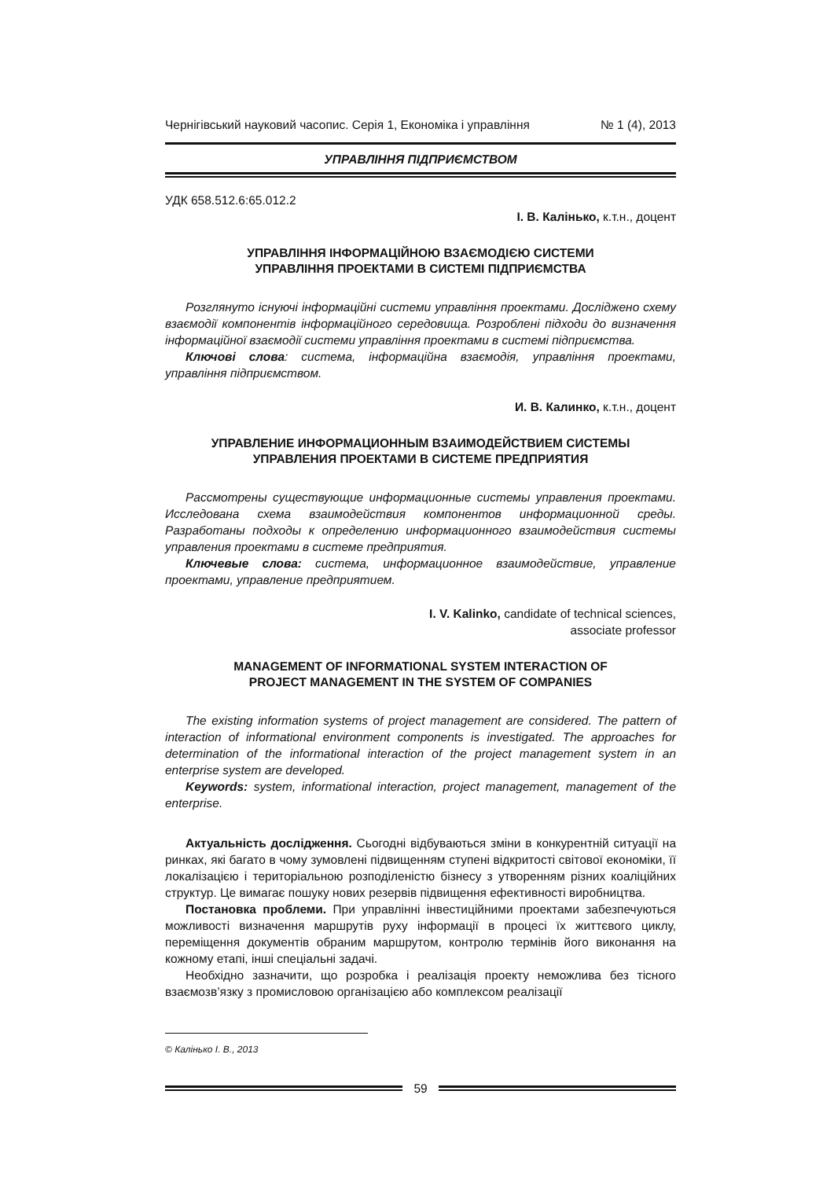Чернігівський науковий часопис. Серія 1, Економіка і управління № 1 (4), 2013
УПРАВЛІННЯ ПІДПРИЄМСТВОМ
УДК 658.512.6:65.012.2
І. В. Калінько, к.т.н., доцент
УПРАВЛІННЯ ІНФОРМАЦІЙНОЮ ВЗАЄМОДІЄЮ СИСТЕМИ
УПРАВЛІННЯ ПРОЕКТАМИ В СИСТЕМІ ПІДПРИЄМСТВА
Розглянуто існуючі інформаційні системи управління проектами. Досліджено схему взаємодії компонентів інформаційного середовища. Розроблені підходи до визначення інформаційної взаємодії системи управління проектами в системі підприємства.
Ключові слова: система, інформаційна взаємодія, управління проектами, управління підприємством.
И. В. Калинко, к.т.н., доцент
УПРАВЛЕНИЕ ИНФОРМАЦИОННЫМ ВЗАИМОДЕЙСТВИЕМ СИСТЕМЫ
УПРАВЛЕНИЯ ПРОЕКТАМИ В СИСТЕМЕ ПРЕДПРИЯТИЯ
Рассмотрены существующие информационные системы управления проектами. Исследована схема взаимодействия компонентов информационной среды. Разработаны подходы к определению информационного взаимодействия системы управления проектами в системе предприятия.
Ключевые слова: система, информационное взаимодействие, управление проектами, управление предприятием.
I. V. Kalinko, candidate of technical sciences,
associate professor
MANAGEMENT OF INFORMATIONAL SYSTEM INTERACTION OF
PROJECT MANAGEMENT IN THE SYSTEM OF COMPANIES
The existing information systems of project management are considered. The pattern of interaction of informational environment components is investigated. The approaches for determination of the informational interaction of the project management system in an enterprise system are developed.
Keywords: system, informational interaction, project management, management of the enterprise.
Актуальність дослідження. Сьогодні відбуваються зміни в конкурентній ситуації на ринках, які багато в чому зумовлені підвищенням ступені відкритості світової економіки, її локалізацією і територіальною розподіленістю бізнесу з утворенням різних коаліційних структур. Це вимагає пошуку нових резервів підвищення ефективності виробництва.
Постановка проблеми. При управлінні інвестиційними проектами забезпечуються можливості визначення маршрутів руху інформації в процесі їх життєвого циклу, переміщення документів обраним маршрутом, контролю термінів його виконання на кожному етапі, інші спеціальні задачі.
Необхідно зазначити, що розробка і реалізація проекту неможлива без тісного взаємозв’язку з промисловою організацією або комплексом реалізації
© Калінько І. В., 2013
59